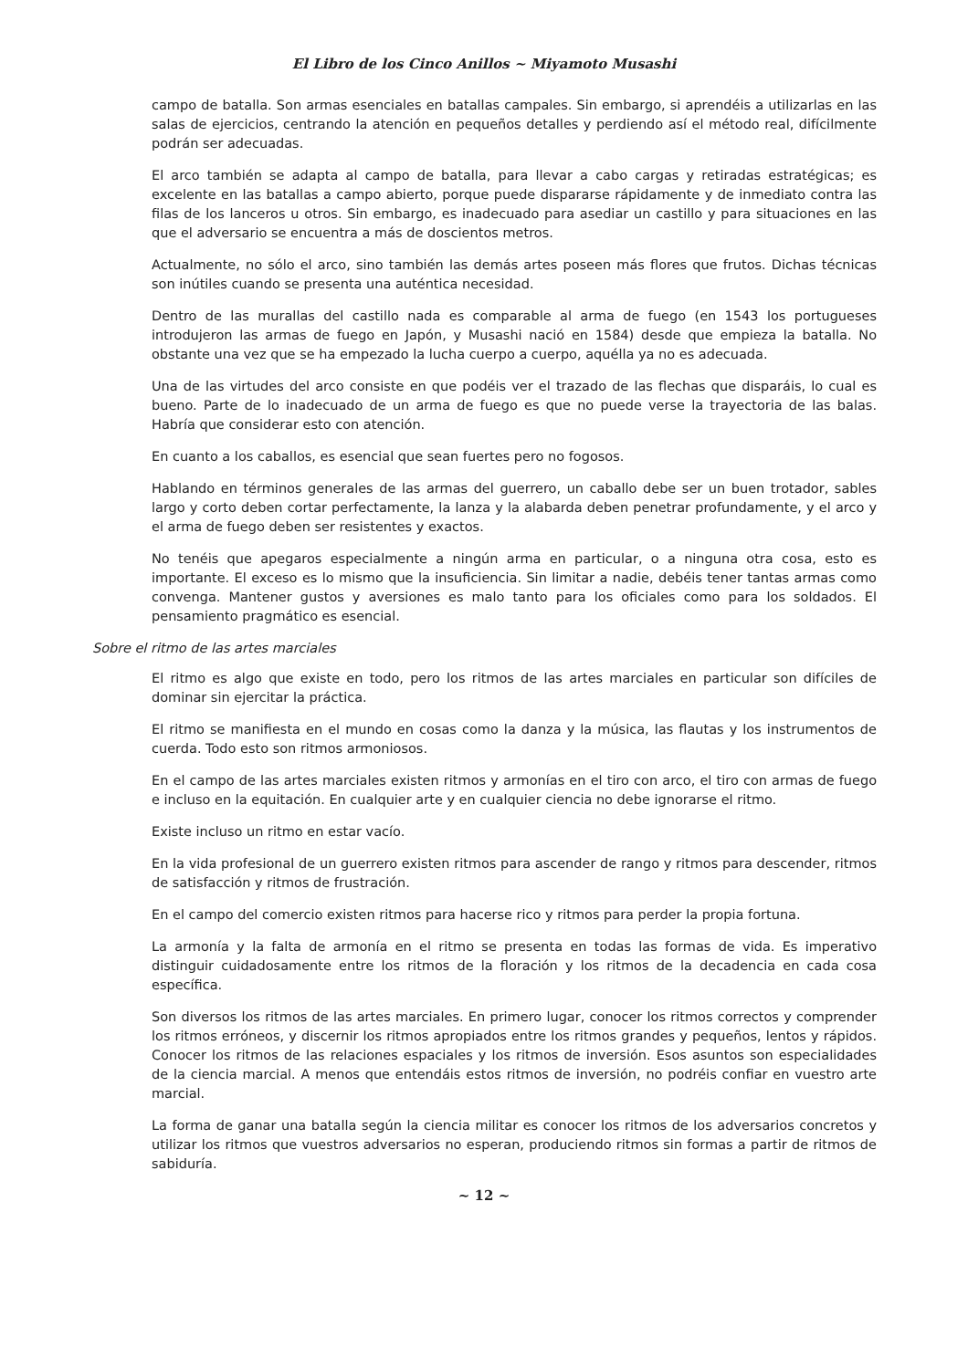El Libro de los Cinco Anillos ~ Miyamoto Musashi
campo de batalla. Son armas esenciales en batallas campales. Sin embargo, si aprendéis a utilizarlas en las salas de ejercicios, centrando la atención en pequeños detalles y perdiendo así el método real, difícilmente podrán ser adecuadas.
El arco también se adapta al campo de batalla, para llevar a cabo cargas y retiradas estratégicas; es excelente en las batallas a campo abierto, porque puede dispararse rápidamente y de inmediato contra las filas de los lanceros u otros. Sin embargo, es inadecuado para asediar un castillo y para situaciones en las que el adversario se encuentra a más de doscientos metros.
Actualmente, no sólo el arco, sino también las demás artes poseen más flores que frutos. Dichas técnicas son inútiles cuando se presenta una auténtica necesidad.
Dentro de las murallas del castillo nada es comparable al arma de fuego (en 1543 los portugueses introdujeron las armas de fuego en Japón, y Musashi nació en 1584) desde que empieza la batalla. No obstante una vez que se ha empezado la lucha cuerpo a cuerpo, aquélla ya no es adecuada.
Una de las virtudes del arco consiste en que podéis ver el trazado de las flechas que disparáis, lo cual es bueno. Parte de lo inadecuado de un arma de fuego es que no puede verse la trayectoria de las balas. Habría que considerar esto con atención.
En cuanto a los caballos, es esencial que sean fuertes pero no fogosos.
Hablando en términos generales de las armas del guerrero, un caballo debe ser un buen trotador, sables largo y corto deben cortar perfectamente, la lanza y la alabarda deben penetrar profundamente, y el arco y el arma de fuego deben ser resistentes y exactos.
No tenéis que apegaros especialmente a ningún arma en particular, o a ninguna otra cosa, esto es importante. El exceso es lo mismo que la insuficiencia. Sin limitar a nadie, debéis tener tantas armas como convenga. Mantener gustos y aversiones es malo tanto para los oficiales como para los soldados. El pensamiento pragmático es esencial.
Sobre el ritmo de las artes marciales
El ritmo es algo que existe en todo, pero los ritmos de las artes marciales en particular son difíciles de dominar sin ejercitar la práctica.
El ritmo se manifiesta en el mundo en cosas como la danza y la música, las flautas y los instrumentos de cuerda. Todo esto son ritmos armoniosos.
En el campo de las artes marciales existen ritmos y armonías en el tiro con arco, el tiro con armas de fuego e incluso en la equitación. En cualquier arte y en cualquier ciencia no debe ignorarse el ritmo.
Existe incluso un ritmo en estar vacío.
En la vida profesional de un guerrero existen ritmos para ascender de rango y ritmos para descender, ritmos de satisfacción y ritmos de frustración.
En el campo del comercio existen ritmos para hacerse rico y ritmos para perder la propia fortuna.
La armonía y la falta de armonía en el ritmo se presenta en todas las formas de vida. Es imperativo distinguir cuidadosamente entre los ritmos de la floración y los ritmos de la decadencia en cada cosa específica.
Son diversos los ritmos de las artes marciales. En primero lugar, conocer los ritmos correctos y comprender los ritmos erróneos, y discernir los ritmos apropiados entre los ritmos grandes y pequeños, lentos y rápidos. Conocer los ritmos de las relaciones espaciales y los ritmos de inversión. Esos asuntos son especialidades de la ciencia marcial. A menos que entendáis estos ritmos de inversión, no podréis confiar en vuestro arte marcial.
La forma de ganar una batalla según la ciencia militar es conocer los ritmos de los adversarios concretos y utilizar los ritmos que vuestros adversarios no esperan, produciendo ritmos sin formas a partir de ritmos de sabiduría.
~ 12 ~